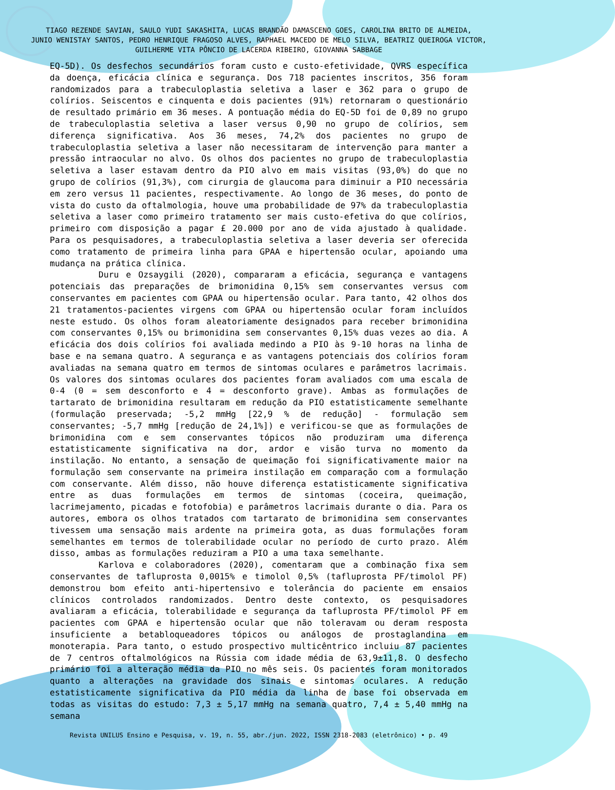TIAGO REZENDE SAVIAN, SAULO YUDI SAKASHITA, LUCAS BRANDÃO DAMASCENO GOES, CAROLINA BRITO DE ALMEIDA,
JUNIO WENISTAY SANTOS, PEDRO HENRIQUE FRAGOSO ALVES, RAPHAEL MACEDO DE MELO SILVA, BEATRIZ QUEIROGA VICTOR,
GUILHERME VITA PÔNCIO DE LACERDA RIBEIRO, GIOVANNA SABBAGE
EQ-5D). Os desfechos secundários foram custo e custo-efetividade, QVRS específica da doença, eficácia clínica e segurança. Dos 718 pacientes inscritos, 356 foram randomizados para a trabeculoplastia seletiva a laser e 362 para o grupo de colírios. Seiscentos e cinquenta e dois pacientes (91%) retornaram o questionário de resultado primário em 36 meses. A pontuação média do EQ-5D foi de 0,89 no grupo de trabeculoplastia seletiva a laser versus 0,90 no grupo de colírios, sem diferença significativa. Aos 36 meses, 74,2% dos pacientes no grupo de trabeculoplastia seletiva a laser não necessitaram de intervenção para manter a pressão intraocular no alvo. Os olhos dos pacientes no grupo de trabeculoplastia seletiva a laser estavam dentro da PIO alvo em mais visitas (93,0%) do que no grupo de colírios (91,3%), com cirurgia de glaucoma para diminuir a PIO necessária em zero versus 11 pacientes, respectivamente. Ao longo de 36 meses, do ponto de vista do custo da oftalmologia, houve uma probabilidade de 97% da trabeculoplastia seletiva a laser como primeiro tratamento ser mais custo-efetiva do que colírios, primeiro com disposição a pagar £ 20.000 por ano de vida ajustado à qualidade. Para os pesquisadores, a trabeculoplastia seletiva a laser deveria ser oferecida como tratamento de primeira linha para GPAA e hipertensão ocular, apoiando uma mudança na prática clínica.
Duru e Ozsaygili (2020), compararam a eficácia, segurança e vantagens potenciais das preparações de brimonidina 0,15% sem conservantes versus com conservantes em pacientes com GPAA ou hipertensão ocular. Para tanto, 42 olhos dos 21 tratamentos-pacientes virgens com GPAA ou hipertensão ocular foram incluídos neste estudo. Os olhos foram aleatoriamente designados para receber brimonidina com conservantes 0,15% ou brimonidina sem conservantes 0,15% duas vezes ao dia. A eficácia dos dois colírios foi avaliada medindo a PIO às 9-10 horas na linha de base e na semana quatro. A segurança e as vantagens potenciais dos colírios foram avaliadas na semana quatro em termos de sintomas oculares e parâmetros lacrimais. Os valores dos sintomas oculares dos pacientes foram avaliados com uma escala de 0-4 (0 = sem desconforto e 4 = desconforto grave). Ambas as formulações de tartarato de brimonidina resultaram em redução da PIO estatisticamente semelhante (formulação preservada; -5,2 mmHg [22,9 % de redução] - formulação sem conservantes; -5,7 mmHg [redução de 24,1%]) e verificou-se que as formulações de brimonidina com e sem conservantes tópicos não produziram uma diferença estatisticamente significativa na dor, ardor e visão turva no momento da instilação. No entanto, a sensação de queimação foi significativamente maior na formulação sem conservante na primeira instilação em comparação com a formulação com conservante. Além disso, não houve diferença estatisticamente significativa entre as duas formulações em termos de sintomas (coceira, queimação, lacrimejamento, picadas e fotofobia) e parâmetros lacrimais durante o dia. Para os autores, embora os olhos tratados com tartarato de brimonidina sem conservantes tivessem uma sensação mais ardente na primeira gota, as duas formulações foram semelhantes em termos de tolerabilidade ocular no período de curto prazo. Além disso, ambas as formulações reduziram a PIO a uma taxa semelhante.
Karlova e colaboradores (2020), comentaram que a combinação fixa sem conservantes de tafluprosta 0,0015% e timolol 0,5% (tafluprosta PF/timolol PF) demonstrou bom efeito anti-hipertensivo e tolerância do paciente em ensaios clínicos controlados randomizados. Dentro deste contexto, os pesquisadores avaliaram a eficácia, tolerabilidade e segurança da tafluprosta PF/timolol PF em pacientes com GPAA e hipertensão ocular que não toleravam ou deram resposta insuficiente a betabloqueadores tópicos ou análogos de prostaglandina em monoterapia. Para tanto, o estudo prospectivo multicêntrico incluiu 87 pacientes de 7 centros oftalmológicos na Rússia com idade média de 63,9±11,8. O desfecho primário foi a alteração média da PIO no mês seis. Os pacientes foram monitorados quanto a alterações na gravidade dos sinais e sintomas oculares. A redução estatisticamente significativa da PIO média da linha de base foi observada em todas as visitas do estudo: 7,3 ± 5,17 mmHg na semana quatro, 7,4 ± 5,40 mmHg na semana
Revista UNILUS Ensino e Pesquisa, v. 19, n. 55, abr./jun. 2022, ISSN 2318-2083 (eletrônico) • p. 49